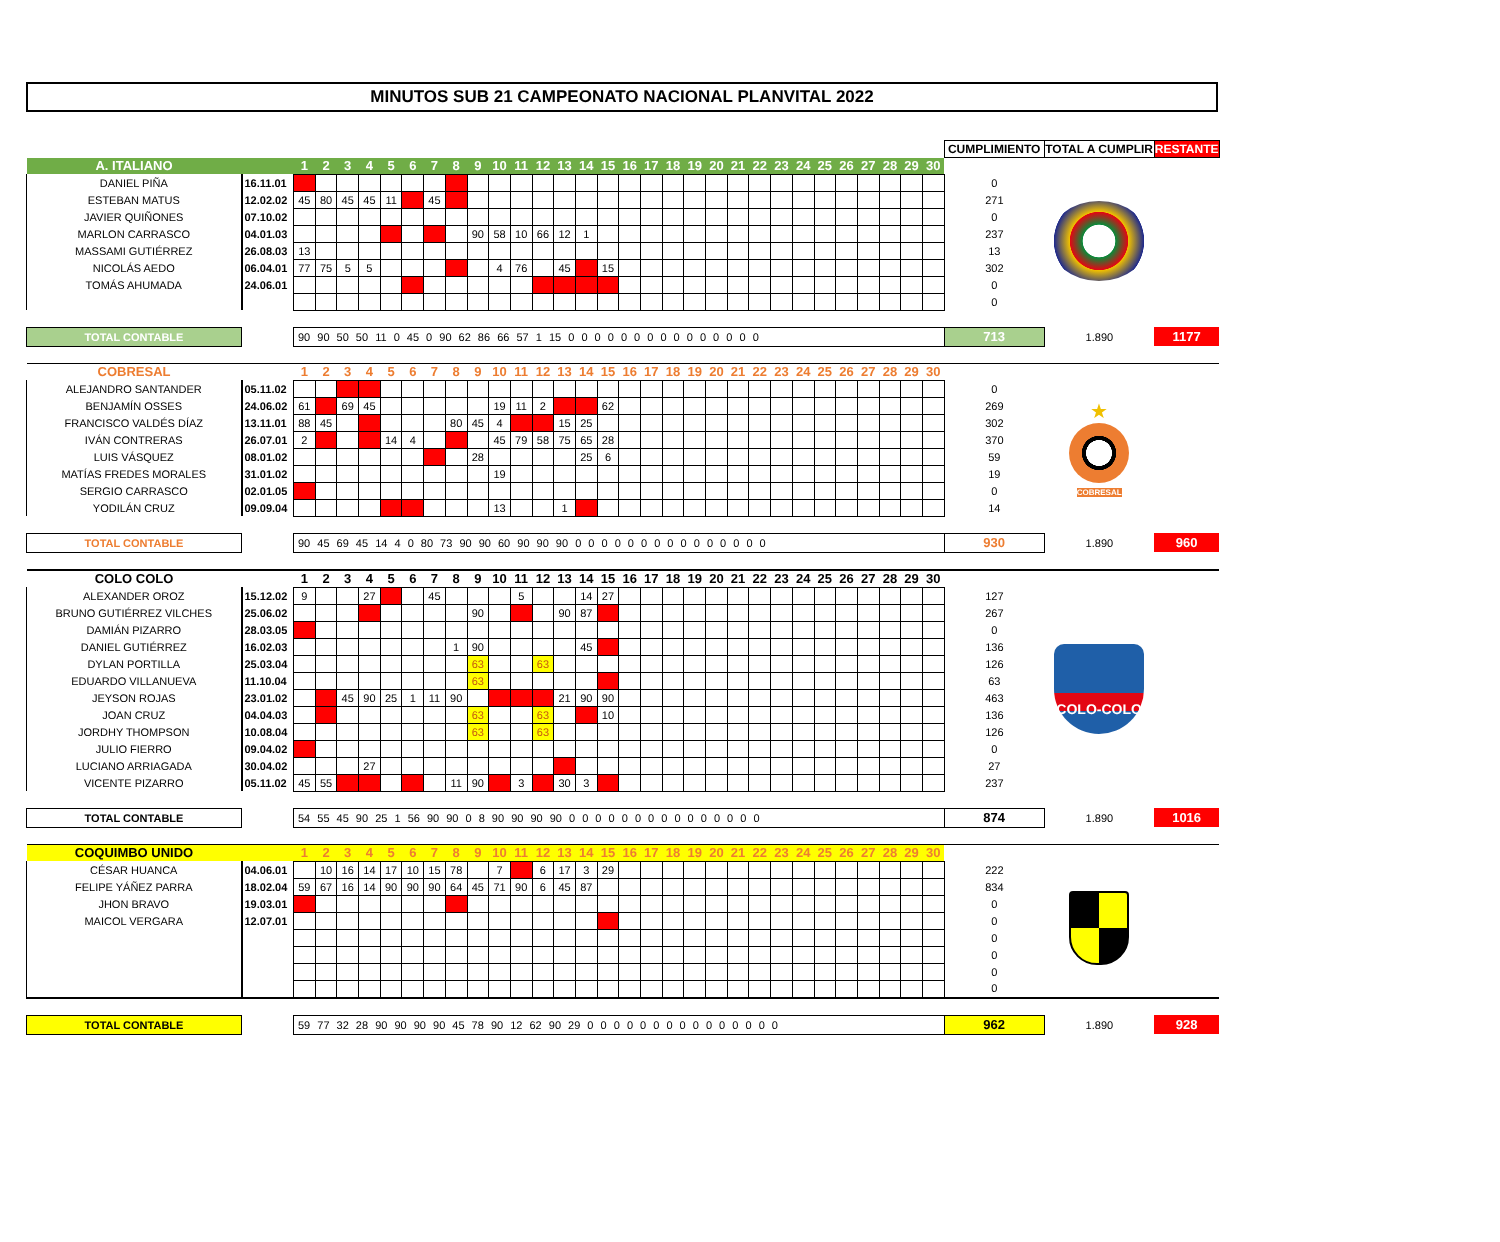MINUTOS SUB 21 CAMPEONATO NACIONAL PLANVITAL 2022
| | | | | | | | | | | | | | | | | | | | | | | | | | | | | | | | | CUMPLIMIENTO | TOTAL A CUMPLIR | RESTANTE |
| A. ITALIANO | | 1 | 2 | 3 | 4 | 5 | 6 | 7 | 8 | 9 | 10 | 11 | 12 | 13 | 14 | 15 | 16 | 17 | 18 | 19 | 20 | 21 | 22 | 23 | 24 | 25 | 26 | 27 | 28 | 29 | 30 | | | |
| DANIEL PIÑA | 16.11.01 | | | | | | | | | | | | | | | | | | | | | | | | | | | | | | | 0 | | |
| ESTEBAN MATUS | 12.02.02 | 45 | 80 | 45 | 45 | 11 | | 45 | | | | | | | | | | | | | | | | | | | | | | | | 271 | | |
| JAVIER QUIÑONES | 07.10.02 | | | | | | | | | | | | | | | | | | | | | | | | | | | | | | | 0 | | |
| MARLON CARRASCO | 04.01.03 | | | | | | | | | 90 | 58 | 10 | 66 | 12 | 1 | | | | | | | | | | | | | | | | | 237 | | |
| MASSAMI GUTIÉRREZ | 26.08.03 | 13 | | | | | | | | | | | | | | | | | | | | | | | | | | | | | | 13 | | |
| NICOLÁS AEDO | 06.04.01 | 77 | 75 | 5 | 5 | | | | | | 4 | 76 | | 45 | | 15 | | | | | | | | | | | | | | | | 302 | | |
| TOMÁS AHUMADA | 24.06.01 | | | | | | | | | | | | | | | | | | | | | | | | | | | | | | | 0 | | |
| | | | | | | | | | | | | | | | | | | | | | | | | | | | | | | | | 0 | | |
| TOTAL CONTABLE | | 90 90 50 50 11 0 45 0 90 62 86 66 57 1 15 0 0 0 0 0 0 0 0 0 0 0 0 0 0 0 | | | | | | | | | | | | | | | | | | | | | | | | | | | | | | 713 | 1.890 | 1177 |
| COBRESAL | | 1 | 2 | 3 | 4 | 5 | 6 | 7 | 8 | 9 | 10 | 11 | 12 | 13 | 14 | 15 | 16 | 17 | 18 | 19 | 20 | 21 | 22 | 23 | 24 | 25 | 26 | 27 | 28 | 29 | 30 | | | |
| ALEJANDRO SANTANDER | 05.11.02 | | | | | | | | | | | | | | | | | | | | | | | | | | | | | | | 0 | ★ COBRESAL | |
| BENJAMÍN OSSES | 24.06.02 | 61 | | 69 | 45 | | | | | | 19 | 11 | 2 | | | 62 | | | | | | | | | | | | | | | | 269 | | |
| FRANCISCO VALDÉS DÍAZ | 13.11.01 | 88 | 45 | | | | | | 80 | 45 | 4 | | | 15 | 25 | | | | | | | | | | | | | | | | | 302 | | |
| IVÁN CONTRERAS | 26.07.01 | 2 | | | | 14 | 4 | | | | 45 | 79 | 58 | 75 | 65 | 28 | | | | | | | | | | | | | | | | 370 | | |
| LUIS VÁSQUEZ | 08.01.02 | | | | | | | | | 28 | | | | | 25 | 6 | | | | | | | | | | | | | | | | 59 | | |
| MATÍAS FREDES MORALES | 31.01.02 | | | | | | | | | | 19 | | | | | | | | | | | | | | | | | | | | | 19 | | |
| SERGIO CARRASCO | 02.01.05 | | | | | | | | | | | | | | | | | | | | | | | | | | | | | | | 0 | | |
| YODILÁN CRUZ | 09.09.04 | | | | | | | | | | 13 | | | 1 | | | | | | | | | | | | | | | | | | 14 | | |
| TOTAL CONTABLE | | 90 45 69 45 14 4 0 80 73 90 90 60 90 90 90 0 0 0 0 0 0 0 0 0 0 0 0 0 0 0 | | | | | | | | | | | | | | | | | | | | | | | | | | | | | | 930 | 1.890 | 960 |
| COLO COLO | | 1 | 2 | 3 | 4 | 5 | 6 | 7 | 8 | 9 | 10 | 11 | 12 | 13 | 14 | 15 | 16 | 17 | 18 | 19 | 20 | 21 | 22 | 23 | 24 | 25 | 26 | 27 | 28 | 29 | 30 | | | |
| ALEXANDER OROZ | 15.12.02 | 9 | | | 27 | | | 45 | | | | 5 | | | 14 | 27 | | | | | | | | | | | | | | | | 127 | COLO-COLO | |
| BRUNO GUTIÉRREZ VILCHES | 25.06.02 | | | | | | | | | 90 | | | | 90 | 87 | | | | | | | | | | | | | | | | | 267 | | |
| DAMIÁN PIZARRO | 28.03.05 | | | | | | | | | | | | | | | | | | | | | | | | | | | | | | | 0 | | |
| DANIEL GUTIÉRREZ | 16.02.03 | | | | | | | | 1 | 90 | | | | | 45 | | | | | | | | | | | | | | | | | 136 | | |
| DYLAN PORTILLA | 25.03.04 | | | | | | | | | 63 | | | 63 | | | | | | | | | | | | | | | | | | | 126 | | |
| EDUARDO VILLANUEVA | 11.10.04 | | | | | | | | | 63 | | | | | | | | | | | | | | | | | | | | | | 63 | | |
| JEYSON ROJAS | 23.01.02 | | | 45 | 90 | 25 | 1 | 11 | 90 | | | | | 21 | 90 | 90 | | | | | | | | | | | | | | | | 463 | | |
| JOAN CRUZ | 04.04.03 | | | | | | | | | 63 | | | 63 | | | 10 | | | | | | | | | | | | | | | | 136 | | |
| JORDHY THOMPSON | 10.08.04 | | | | | | | | | 63 | | | 63 | | | | | | | | | | | | | | | | | | | 126 | | |
| JULIO FIERRO | 09.04.02 | | | | | | | | | | | | | | | | | | | | | | | | | | | | | | | 0 | | |
| LUCIANO ARRIAGADA | 30.04.02 | | | | 27 | | | | | | | | | | | | | | | | | | | | | | | | | | | 27 | | |
| VICENTE PIZARRO | 05.11.02 | 45 | 55 | | | | | | 11 | 90 | | 3 | | 30 | 3 | | | | | | | | | | | | | | | | | 237 | | |
| TOTAL CONTABLE | | 54 55 45 90 25 1 56 90 90 0 8 90 90 90 90 0 0 0 0 0 0 0 0 0 0 0 0 0 0 0 | | | | | | | | | | | | | | | | | | | | | | | | | | | | | | 874 | 1.890 | 1016 |
| COQUIMBO UNIDO | | 1 | 2 | 3 | 4 | 5 | 6 | 7 | 8 | 9 | 10 | 11 | 12 | 13 | 14 | 15 | 16 | 17 | 18 | 19 | 20 | 21 | 22 | 23 | 24 | 25 | 26 | 27 | 28 | 29 | 30 | | | |
| CÉSAR HUANCA | 04.06.01 | | 10 | 16 | 14 | 17 | 10 | 15 | 78 | | 7 | | 6 | 17 | 3 | 29 | | | | | | | | | | | | | | | | 222 | | |
| FELIPE YÁÑEZ PARRA | 18.02.04 | 59 | 67 | 16 | 14 | 90 | 90 | 90 | 64 | 45 | 71 | 90 | 6 | 45 | 87 | | | | | | | | | | | | | | | | | 834 | | |
| JHON BRAVO | 19.03.01 | | | | | | | | | | | | | | | | | | | | | | | | | | | | | | | 0 | | |
| MAICOL VERGARA | 12.07.01 | | | | | | | | | | | | | | | | | | | | | | | | | | | | | | | 0 | | |
| | | | | | | | | | | | | | | | | | | | | | | | | | | | | | | | | 0 | | |
| | | | | | | | | | | | | | | | | | | | | | | | | | | | | | | | | 0 | | |
| | | | | | | | | | | | | | | | | | | | | | | | | | | | | | | | | 0 | | |
| | | | | | | | | | | | | | | | | | | | | | | | | | | | | | | | | 0 | | |
| TOTAL CONTABLE | | 59 77 32 28 90 90 90 90 45 78 90 12 62 90 29 0 0 0 0 0 0 0 0 0 0 0 0 0 0 0 | | | | | | | | | | | | | | | | | | | | | | | | | | | | | | 962 | 1.890 | 928 |